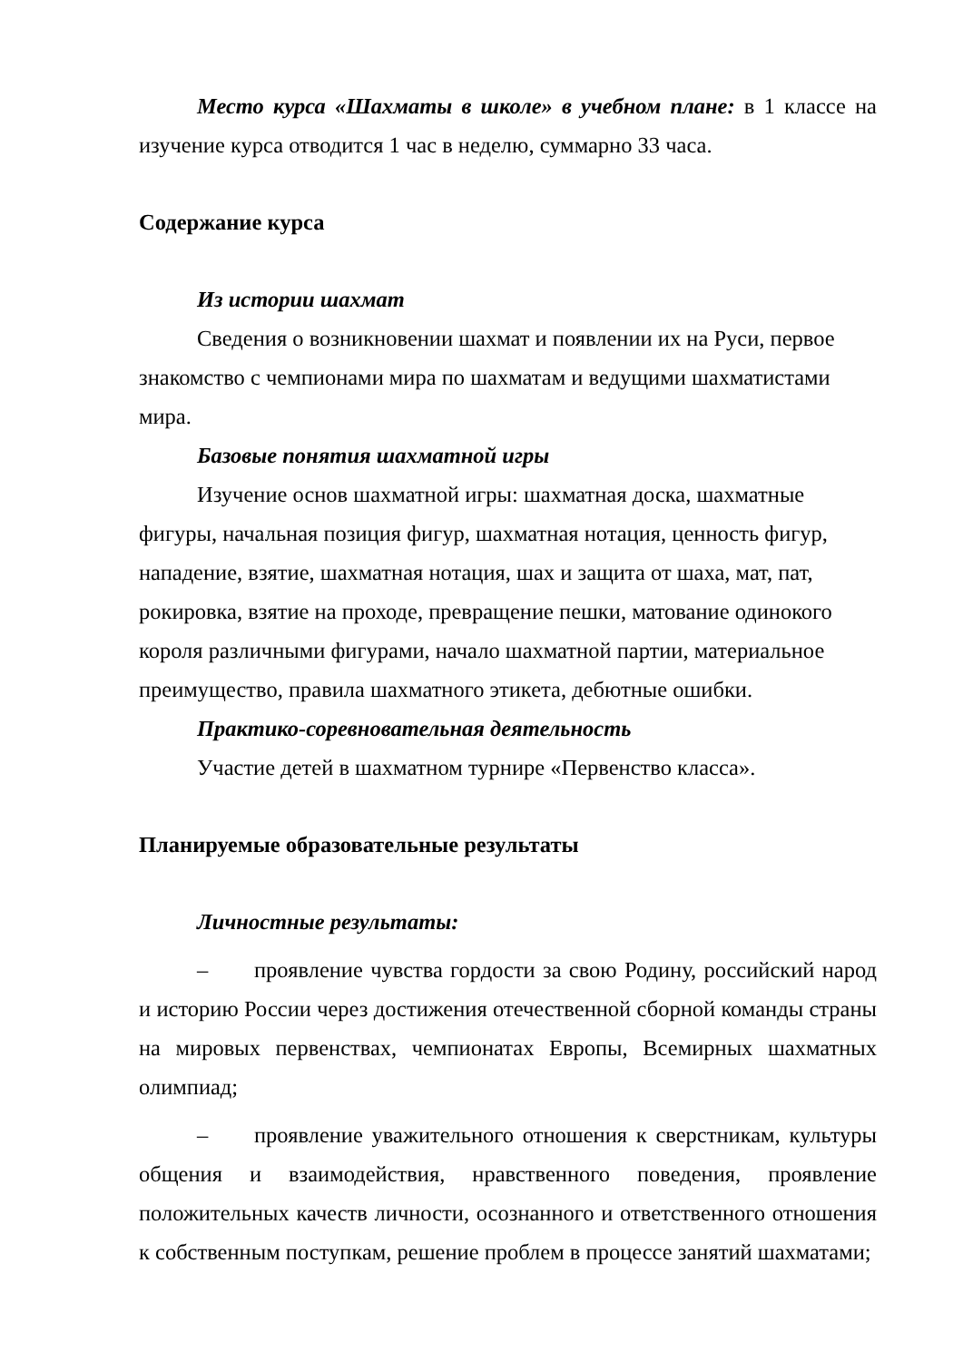Место курса «Шахматы в школе» в учебном плане: в 1 классе на изучение курса отводится 1 час в неделю, суммарно 33 часа.
Содержание курса
Из истории шахмат
Сведения о возникновении шахмат и появлении их на Руси, первое знакомство с чемпионами мира по шахматам и ведущими шахматистами мира.
Базовые понятия шахматной игры
Изучение основ шахматной игры: шахматная доска, шахматные фигуры, начальная позиция фигур, шахматная нотация, ценность фигур, нападение, взятие, шахматная нотация, шах и защита от шаха, мат, пат, рокировка, взятие на проходе, превращение пешки, матование одинокого короля различными фигурами, начало шахматной партии, материальное преимущество, правила шахматного этикета, дебютные ошибки.
Практико-соревновательная деятельность
Участие детей в шахматном турнире «Первенство класса».
Планируемые образовательные результаты
Личностные результаты:
– проявление чувства гордости за свою Родину, российский народ и историю России через достижения отечественной сборной команды страны на мировых первенствах, чемпионатах Европы, Всемирных шахматных олимпиад;
– проявление уважительного отношения к сверстникам, культуры общения и взаимодействия, нравственного поведения, проявление положительных качеств личности, осознанного и ответственного отношения к собственным поступкам, решение проблем в процессе занятий шахматами;